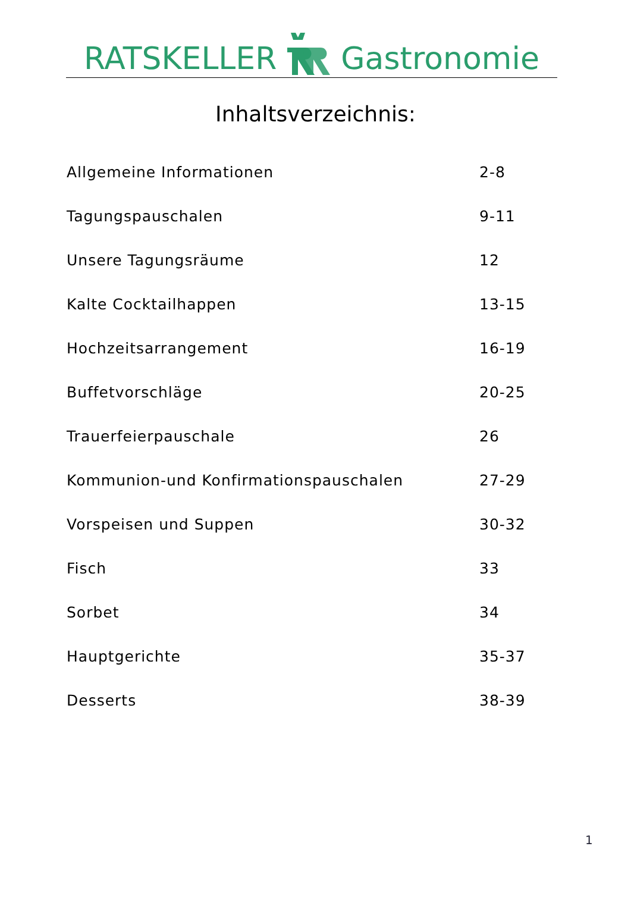RATSKELLER Gastronomie
Inhaltsverzeichnis:
| Allgemeine Informationen | 2-8 |
| Tagungspauschalen | 9-11 |
| Unsere Tagungsräume | 12 |
| Kalte Cocktailhappen | 13-15 |
| Hochzeitsarrangement | 16-19 |
| Buffetvorschläge | 20-25 |
| Trauerfeierpauschale | 26 |
| Kommunion-und Konfirmationspauschalen | 27-29 |
| Vorspeisen und Suppen | 30-32 |
| Fisch | 33 |
| Sorbet | 34 |
| Hauptgerichte | 35-37 |
| Desserts | 38-39 |
1